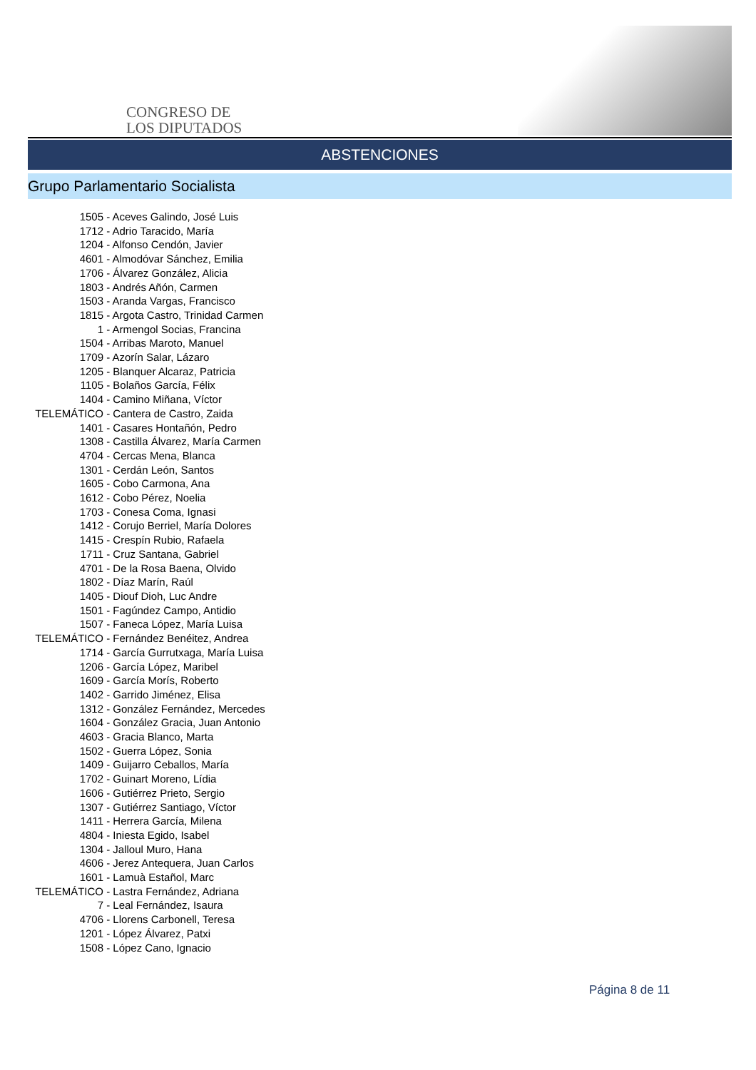CONGRESO DE
LOS DIPUTADOS
ABSTENCIONES
Grupo Parlamentario Socialista
1505 - Aceves Galindo, José Luis
1712 - Adrio Taracido, María
1204 - Alfonso Cendón, Javier
4601 - Almodóvar Sánchez, Emilia
1706 - Álvarez González, Alicia
1803 - Andrés Añón, Carmen
1503 - Aranda Vargas, Francisco
1815 - Argota Castro, Trinidad Carmen
1 - Armengol Socias, Francina
1504 - Arribas Maroto, Manuel
1709 - Azorín Salar, Lázaro
1205 - Blanquer Alcaraz, Patricia
1105 - Bolaños García, Félix
1404 - Camino Miñana, Víctor
TELEMÁTICO - Cantera de Castro, Zaida
1401 - Casares Hontañón, Pedro
1308 - Castilla Álvarez, María Carmen
4704 - Cercas Mena, Blanca
1301 - Cerdán León, Santos
1605 - Cobo Carmona, Ana
1612 - Cobo Pérez, Noelia
1703 - Conesa Coma, Ignasi
1412 - Corujo Berriel, María Dolores
1415 - Crespín Rubio, Rafaela
1711 - Cruz Santana, Gabriel
4701 - De la Rosa Baena, Olvido
1802 - Díaz Marín, Raúl
1405 - Diouf Dioh, Luc Andre
1501 - Fagúndez Campo, Antidio
1507 - Faneca López, María Luisa
TELEMÁTICO - Fernández Benéitez, Andrea
1714 - García Gurrutxaga, María Luisa
1206 - García López, Maribel
1609 - García Morís, Roberto
1402 - Garrido Jiménez, Elisa
1312 - González Fernández, Mercedes
1604 - González Gracia, Juan Antonio
4603 - Gracia Blanco, Marta
1502 - Guerra López, Sonia
1409 - Guijarro Ceballos, María
1702 - Guinart Moreno, Lídia
1606 - Gutiérrez Prieto, Sergio
1307 - Gutiérrez Santiago, Víctor
1411 - Herrera García, Milena
4804 - Iniesta Egido, Isabel
1304 - Jalloul Muro, Hana
4606 - Jerez Antequera, Juan Carlos
1601 - Lamuà Estañol, Marc
TELEMÁTICO - Lastra Fernández, Adriana
7 - Leal Fernández, Isaura
4706 - Llorens Carbonell, Teresa
1201 - López Álvarez, Patxi
1508 - López Cano, Ignacio
Página 8 de 11